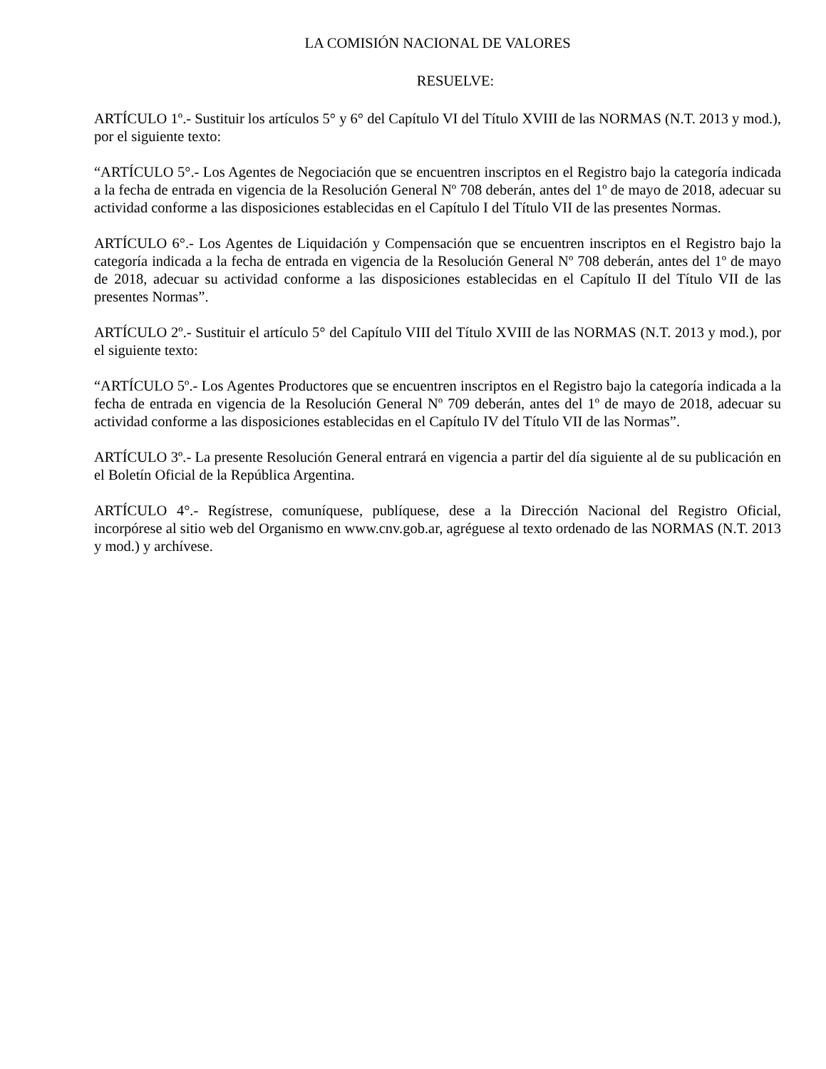LA COMISIÓN NACIONAL DE VALORES
RESUELVE:
ARTÍCULO 1º.- Sustituir los artículos 5° y 6° del Capítulo VI del Título XVIII de las NORMAS (N.T. 2013 y mod.), por el siguiente texto:
“ARTÍCULO 5°.- Los Agentes de Negociación que se encuentren inscriptos en el Registro bajo la categoría indicada a la fecha de entrada en vigencia de la Resolución General Nº 708 deberán, antes del 1º de mayo de 2018, adecuar su actividad conforme a las disposiciones establecidas en el Capítulo I del Título VII de las presentes Normas.
ARTÍCULO 6°.- Los Agentes de Liquidación y Compensación que se encuentren inscriptos en el Registro bajo la categoría indicada a la fecha de entrada en vigencia de la Resolución General Nº 708 deberán, antes del 1º de mayo de 2018, adecuar su actividad conforme a las disposiciones establecidas en el Capítulo II del Título VII de las presentes Normas”.
ARTÍCULO 2º.- Sustituir el artículo 5° del Capítulo VIII del Título XVIII de las NORMAS (N.T. 2013 y mod.), por el siguiente texto:
“ARTÍCULO 5º.- Los Agentes Productores que se encuentren inscriptos en el Registro bajo la categoría indicada a la fecha de entrada en vigencia de la Resolución General Nº 709 deberán, antes del 1º de mayo de 2018, adecuar su actividad conforme a las disposiciones establecidas en el Capítulo IV del Título VII de las Normas”.
ARTÍCULO 3º.- La presente Resolución General entrará en vigencia a partir del día siguiente al de su publicación en el Boletín Oficial de la República Argentina.
ARTÍCULO 4°.- Regístrese, comuníquese, publíquese, dese a la Dirección Nacional del Registro Oficial, incorpórese al sitio web del Organismo en www.cnv.gob.ar, agréguese al texto ordenado de las NORMAS (N.T. 2013 y mod.) y archívese.